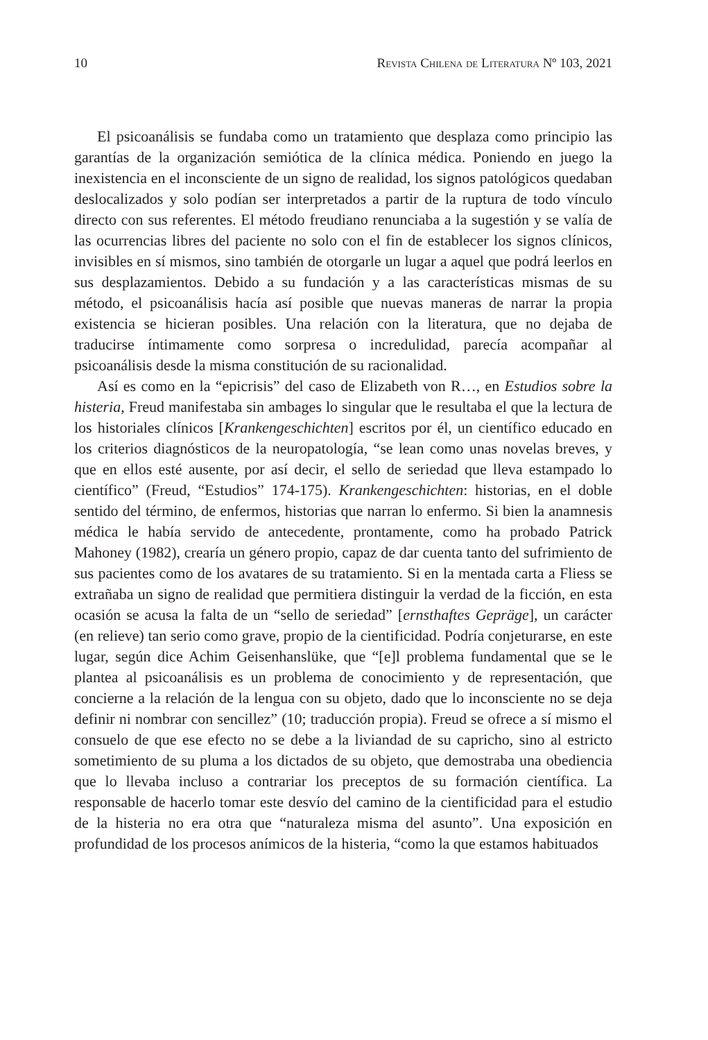10 Revista Chilena de Literatura Nº 103, 2021
El psicoanálisis se fundaba como un tratamiento que desplaza como principio las garantías de la organización semiótica de la clínica médica. Poniendo en juego la inexistencia en el inconsciente de un signo de realidad, los signos patológicos quedaban deslocalizados y solo podían ser interpretados a partir de la ruptura de todo vínculo directo con sus referentes. El método freudiano renunciaba a la sugestión y se valía de las ocurrencias libres del paciente no solo con el fin de establecer los signos clínicos, invisibles en sí mismos, sino también de otorgarle un lugar a aquel que podrá leerlos en sus desplazamientos. Debido a su fundación y a las características mismas de su método, el psicoanálisis hacía así posible que nuevas maneras de narrar la propia existencia se hicieran posibles. Una relación con la literatura, que no dejaba de traducirse íntimamente como sorpresa o incredulidad, parecía acompañar al psicoanálisis desde la misma constitución de su racionalidad.
Así es como en la “epicrisis” del caso de Elizabeth von R…, en Estudios sobre la histeria, Freud manifestaba sin ambages lo singular que le resultaba el que la lectura de los historiales clínicos [Krankengeschichten] escritos por él, un científico educado en los criterios diagnósticos de la neuropatología, “se lean como unas novelas breves, y que en ellos esté ausente, por así decir, el sello de seriedad que lleva estampado lo científico” (Freud, “Estudios” 174-175). Krankengeschichten: historias, en el doble sentido del término, de enfermos, historias que narran lo enfermo. Si bien la anamnesis médica le había servido de antecedente, prontamente, como ha probado Patrick Mahoney (1982), crearía un género propio, capaz de dar cuenta tanto del sufrimiento de sus pacientes como de los avatares de su tratamiento. Si en la mentada carta a Fliess se extrañaba un signo de realidad que permitiera distinguir la verdad de la ficción, en esta ocasión se acusa la falta de un “sello de seriedad” [ernsthaftes Gepräge], un carácter (en relieve) tan serio como grave, propio de la cientificidad. Podría conjeturarse, en este lugar, según dice Achim Geisenhanslüke, que “[e]l problema fundamental que se le plantea al psicoanálisis es un problema de conocimiento y de representación, que concierne a la relación de la lengua con su objeto, dado que lo inconsciente no se deja definir ni nombrar con sencillez” (10; traducción propia). Freud se ofrece a sí mismo el consuelo de que ese efecto no se debe a la liviandad de su capricho, sino al estricto sometimiento de su pluma a los dictados de su objeto, que demostraba una obediencia que lo llevaba incluso a contrariar los preceptos de su formación científica. La responsable de hacerlo tomar este desvío del camino de la cientificidad para el estudio de la histeria no era otra que “naturaleza misma del asunto”. Una exposición en profundidad de los procesos anímicos de la histeria, “como la que estamos habituados